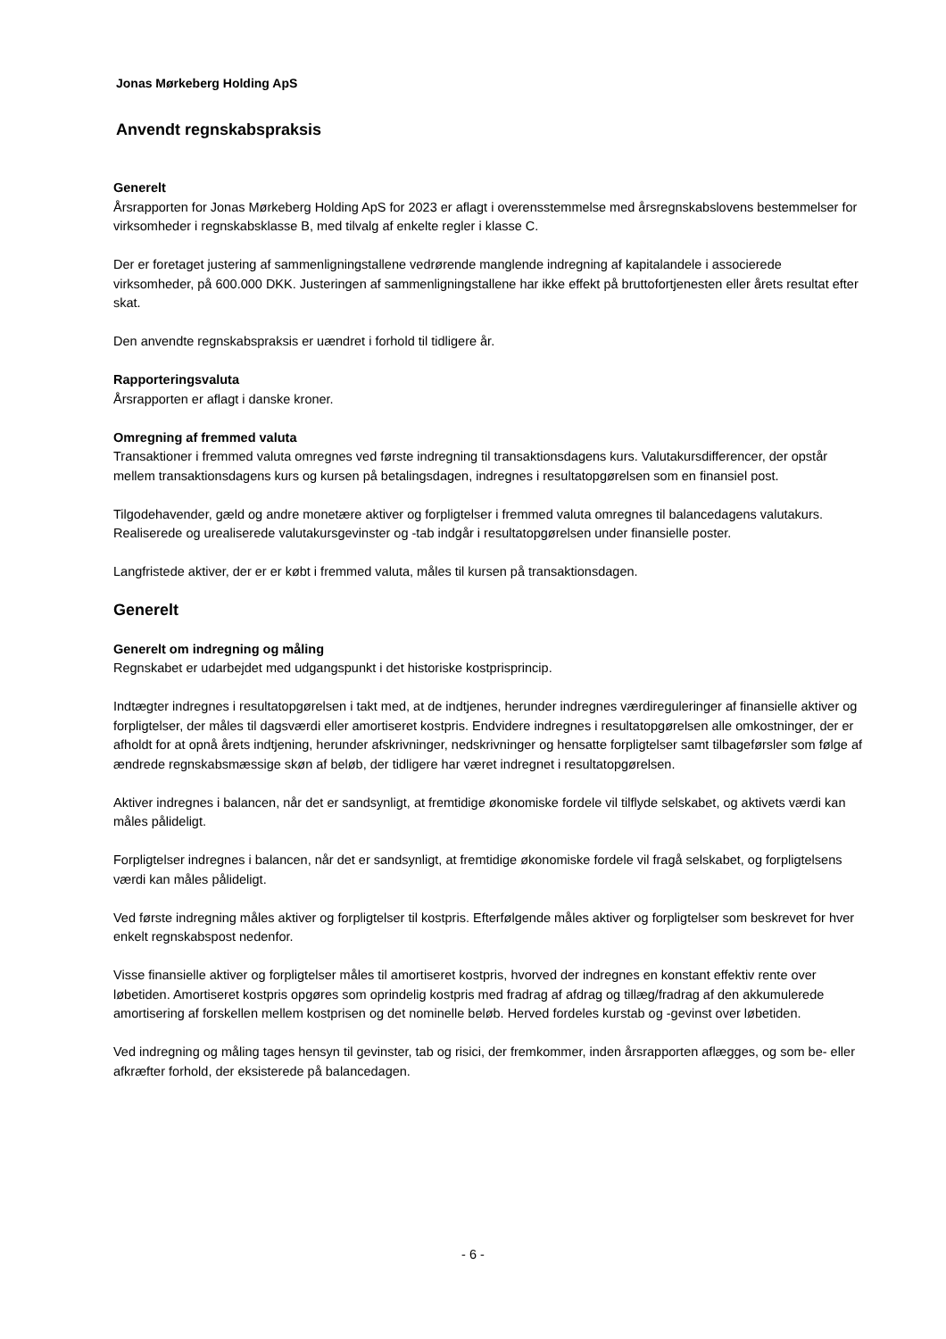Jonas Mørkeberg Holding ApS
Anvendt regnskabspraksis
Generelt
Årsrapporten for Jonas Mørkeberg Holding ApS for 2023 er aflagt i overensstemmelse med årsregnskabslovens bestemmelser for virksomheder i regnskabsklasse B, med tilvalg af enkelte regler i klasse C.
Der er foretaget justering af sammenligningstallene vedrørende manglende indregning af kapitalandele i associerede virksomheder, på 600.000 DKK. Justeringen af sammenligningstallene har ikke effekt på bruttofortjenesten eller årets resultat efter skat.
Den anvendte regnskabspraksis er uændret i forhold til tidligere år.
Rapporteringsvaluta
Årsrapporten er aflagt i danske kroner.
Omregning af fremmed valuta
Transaktioner i fremmed valuta omregnes ved første indregning til transaktionsdagens kurs. Valutakursdifferencer, der opstår mellem transaktionsdagens kurs og kursen på betalingsdagen, indregnes i resultatopgørelsen som en finansiel post.
Tilgodehavender, gæld og andre monetære aktiver og forpligtelser i fremmed valuta omregnes til balancedagens valutakurs. Realiserede og urealiserede valutakursgevinster og -tab indgår i resultatopgørelsen under finansielle poster.
Langfristede aktiver, der er er købt i fremmed valuta, måles til kursen på transaktionsdagen.
Generelt
Generelt om indregning og måling
Regnskabet er udarbejdet med udgangspunkt i det historiske kostprisprincip.
Indtægter indregnes i resultatopgørelsen i takt med, at de indtjenes, herunder indregnes værdireguleringer af finansielle aktiver og forpligtelser, der måles til dagsværdi eller amortiseret kostpris. Endvidere indregnes i resultatopgørelsen alle omkostninger, der er afholdt for at opnå årets indtjening, herunder afskrivninger, nedskrivninger og hensatte forpligtelser samt tilbageførsler som følge af ændrede regnskabsmæssige skøn af beløb, der tidligere har været indregnet i resultatopgørelsen.
Aktiver indregnes i balancen, når det er sandsynligt, at fremtidige økonomiske fordele vil tilflyde selskabet, og aktivets værdi kan måles pålideligt.
Forpligtelser indregnes i balancen, når det er sandsynligt, at fremtidige økonomiske fordele vil fragå selskabet, og forpligtelsens værdi kan måles pålideligt.
Ved første indregning måles aktiver og forpligtelser til kostpris. Efterfølgende måles aktiver og forpligtelser som beskrevet for hver enkelt regnskabspost nedenfor.
Visse finansielle aktiver og forpligtelser måles til amortiseret kostpris, hvorved der indregnes en konstant effektiv rente over løbetiden. Amortiseret kostpris opgøres som oprindelig kostpris med fradrag af afdrag og tillæg/fradrag af den akkumulerede amortisering af forskellen mellem kostprisen og det nominelle beløb. Herved fordeles kurstab og -gevinst over løbetiden.
Ved indregning og måling tages hensyn til gevinster, tab og risici, der fremkommer, inden årsrapporten aflægges, og som be- eller afkræfter forhold, der eksisterede på balancedagen.
- 6 -